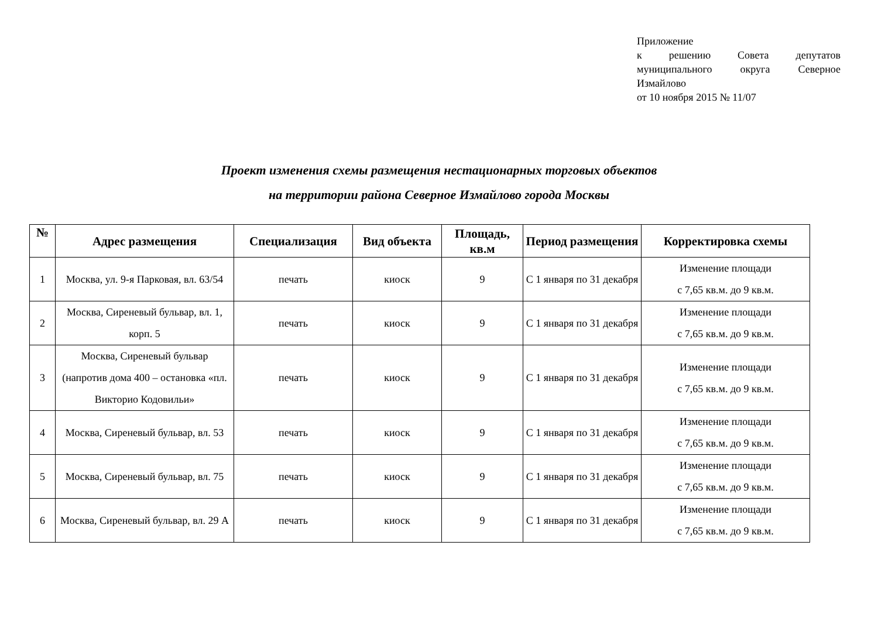Приложение
к решению Совета депутатов муниципального округа Северное Измайлово
от 10 ноября 2015 № 11/07
Проект изменения схемы размещения нестационарных торговых объектов
на территории района Северное Измайлово города Москвы
| № | Адрес размещения | Специализация | Вид объекта | Площадь, кв.м | Период размещения | Корректировка схемы |
| --- | --- | --- | --- | --- | --- | --- |
| 1 | Москва, ул. 9-я Парковая, вл. 63/54 | печать | киоск | 9 | С 1 января по 31 декабря | Изменение площади с 7,65 кв.м. до 9 кв.м. |
| 2 | Москва, Сиреневый бульвар, вл. 1, корп. 5 | печать | киоск | 9 | С 1 января по 31 декабря | Изменение площади с 7,65 кв.м. до 9 кв.м. |
| 3 | Москва, Сиреневый бульвар (напротив дома 400 – остановка «пл. Викторио Кодовильи» | печать | киоск | 9 | С 1 января по 31 декабря | Изменение площади с 7,65 кв.м. до 9 кв.м. |
| 4 | Москва, Сиреневый бульвар, вл. 53 | печать | киоск | 9 | С 1 января по 31 декабря | Изменение площади с 7,65 кв.м. до 9 кв.м. |
| 5 | Москва, Сиреневый бульвар, вл. 75 | печать | киоск | 9 | С 1 января по 31 декабря | Изменение площади с 7,65 кв.м. до 9 кв.м. |
| 6 | Москва, Сиреневый бульвар, вл. 29 А | печать | киоск | 9 | С 1 января по 31 декабря | Изменение площади с 7,65 кв.м. до 9 кв.м. |